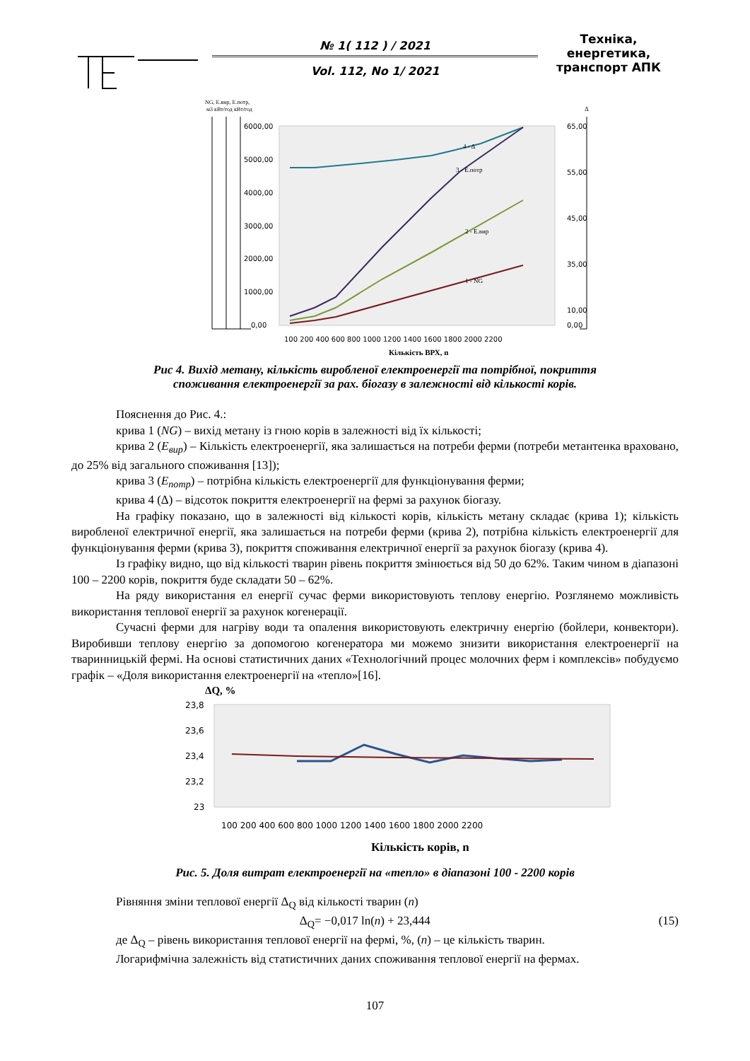№ 1( 112 ) / 2021
Vol. 112, No 1/ 2021
Техніка, енергетика, транспорт АПК
NG, Е.вир, Е.потр,
м3 кВт/год кВт/год
Δ
6000,00
5000,00
4000,00
3000,00
2000,00
1000,00
0,00
65,00
55,00
45,00
35,00
10,00
0,00
100 200 400 600 800 1000 1200 1400 1600 1800 2000 2200
Кількість ВРХ, n
4 - Δ
3 - Е.потр
2 - Е.вир
1 - NG
Рис 4. Вихід метану, кількість виробленої електроенергії та потрібної, покриття споживання електроенергії за рах. біогазу в залежності від кількості корів.
Пояснення до Рис. 4.:
крива 1 (NG) – вихід метану із гною корів в залежності від їх кількості;
крива 2 (Е<sub>вир</sub>) – Кількість електроенергії, яка залишається на потреби ферми (потреби метантенка враховано, до 25% від загального споживання [13]);
крива 3 (Е<sub>потр</sub>) – потрібна кількість електроенергії для функціонування ферми;
крива 4 (Δ) – відсоток покриття електроенергії на фермі за рахунок біогазу.
На графіку показано, що в залежності від кількості корів, кількість метану складає (крива 1); кількість виробленої електричної енергії, яка залишається на потреби ферми (крива 2), потрібна кількість електроенергії для функціонування ферми (крива 3), покриття споживання електричної енергії за рахунок біогазу (крива 4).
Із графіку видно, що від кількості тварин рівень покриття змінюється від 50 до 62%. Таким чином в діапазоні 100 – 2200 корів, покриття буде складати 50 – 62%.
На ряду використання ел енергії сучас ферми використовують теплову енергію. Розглянемо можливість використання теплової енергії за рахунок когенерації.
Сучасні ферми для нагріву води та опалення використовують електричну енергію (бойлери, конвектори). Виробивши теплову енергію за допомогою когенератора ми можемо знизити використання електроенергії на тваринницькій фермі. На основі статистичних даних «Технологічний процес молочних ферм і комплексів» побудуємо графік – «Доля використання електроенергії на «тепло»[16].
ΔQ, %
23,8
23,6
23,4
23,2
23
100 200 400 600 800 1000 1200 1400 1600 1800 2000 2200
Кількість корів, n
Рис. 5. Доля витрат електроенергії на «тепло» в діапазоні 100 - 2200 корів
Рівняння зміни теплової енергії Δ<sub>Q</sub> від кількості тварин (n)
Δ<sub>Q</sub>= −0,017 ln(n) + 23,444 (15)
де Δ<sub>Q</sub> – рівень використання теплової енергії на фермі, %, (n) – це кількість тварин.
Логарифмічна залежність від статистичних даних споживання теплової енергії на фермах.
107